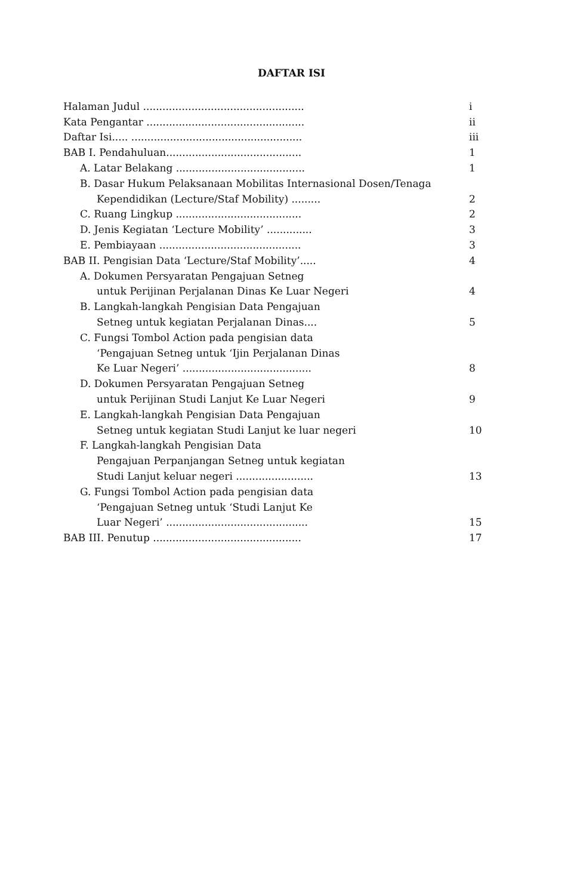DAFTAR ISI
| Halaman Judul .................................................. | i |
| Kata Pengantar ................................................. | ii |
| Daftar Isi..... ..................................................... | iii |
| BAB I. Pendahuluan.......................................... | 1 |
| A. Latar Belakang ........................................ | 1 |
| B. Dasar Hukum Pelaksanaan Mobilitas Internasional Dosen/Tenaga | |
| Kependidikan (Lecture/Staf Mobility) ......... | 2 |
| C. Ruang Lingkup ....................................... | 2 |
| D. Jenis Kegiatan ‘Lecture Mobility’ .............. | 3 |
| E. Pembiayaan ............................................ | 3 |
| BAB II. Pengisian Data ‘Lecture/Staf Mobility’..... | 4 |
| A. Dokumen Persyaratan Pengajuan Setneg | |
| untuk Perijinan Perjalanan Dinas Ke Luar Negeri | 4 |
| B. Langkah-langkah Pengisian Data Pengajuan | |
| Setneg untuk kegiatan Perjalanan Dinas.... | 5 |
| C. Fungsi Tombol Action pada pengisian data | |
| ‘Pengajuan Setneg untuk ‘Ijin Perjalanan Dinas | |
| Ke Luar Negeri’ ........................................ | 8 |
| D. Dokumen Persyaratan Pengajuan Setneg | |
| untuk Perijinan Studi Lanjut Ke Luar Negeri | 9 |
| E. Langkah-langkah Pengisian Data Pengajuan | |
| Setneg untuk kegiatan Studi Lanjut ke luar negeri | 10 |
| F. Langkah-langkah Pengisian Data | |
| Pengajuan Perpanjangan Setneg untuk kegiatan | |
| Studi Lanjut keluar negeri ........................ | 13 |
| G. Fungsi Tombol Action pada pengisian data | |
| ‘Pengajuan Setneg untuk ‘Studi Lanjut Ke | |
| Luar Negeri’ ............................................ | 15 |
| BAB III. Penutup .............................................. | 17 |